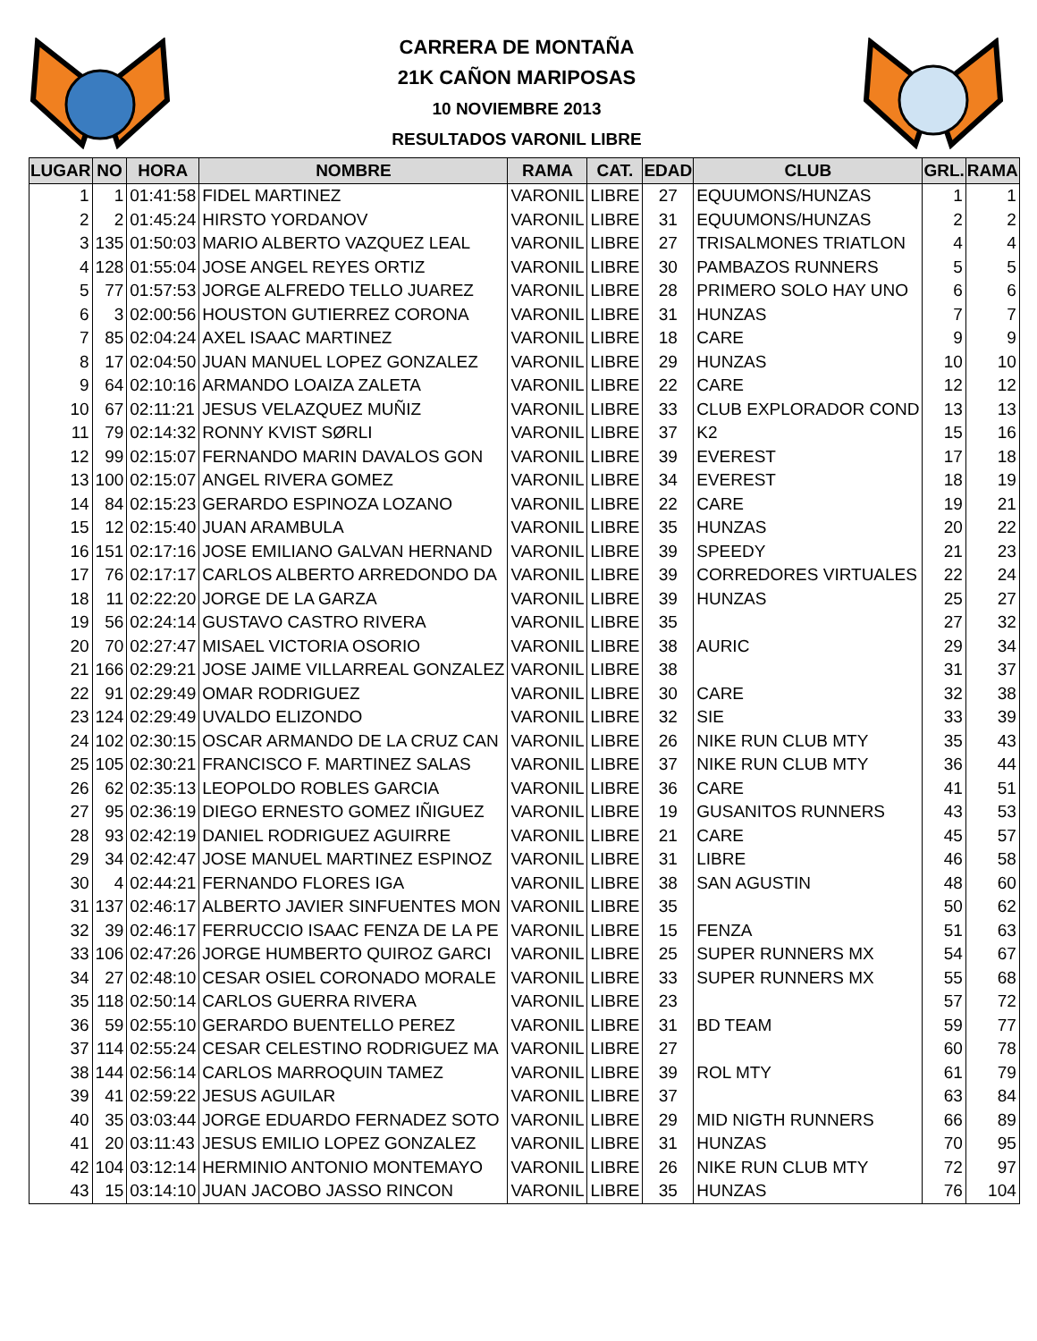CARRERA DE MONTAÑA
21K CAÑON MARIPOSAS
10 NOVIEMBRE 2013
RESULTADOS VARONIL LIBRE
| LUGAR | NO | HORA | NOMBRE | RAMA | CAT. | EDAD | CLUB | GRL. | RAMA |
| --- | --- | --- | --- | --- | --- | --- | --- | --- | --- |
| 1 | 1 | 01:41:58 | FIDEL MARTINEZ | VARONIL | LIBRE | 27 | EQUUMONS/HUNZAS | 1 | 1 |
| 2 | 2 | 01:45:24 | HIRSTO YORDANOV | VARONIL | LIBRE | 31 | EQUUMONS/HUNZAS | 2 | 2 |
| 3 | 135 | 01:50:03 | MARIO ALBERTO VAZQUEZ LEAL | VARONIL | LIBRE | 27 | TRISALMONES TRIATLON | 4 | 4 |
| 4 | 128 | 01:55:04 | JOSE ANGEL REYES ORTIZ | VARONIL | LIBRE | 30 | PAMBAZOS RUNNERS | 5 | 5 |
| 5 | 77 | 01:57:53 | JORGE ALFREDO TELLO JUAREZ | VARONIL | LIBRE | 28 | PRIMERO SOLO HAY UNO | 6 | 6 |
| 6 | 3 | 02:00:56 | HOUSTON GUTIERREZ CORONA | VARONIL | LIBRE | 31 | HUNZAS | 7 | 7 |
| 7 | 85 | 02:04:24 | AXEL ISAAC MARTINEZ | VARONIL | LIBRE | 18 | CARE | 9 | 9 |
| 8 | 17 | 02:04:50 | JUAN MANUEL LOPEZ GONZALEZ | VARONIL | LIBRE | 29 | HUNZAS | 10 | 10 |
| 9 | 64 | 02:10:16 | ARMANDO LOAIZA ZALETA | VARONIL | LIBRE | 22 | CARE | 12 | 12 |
| 10 | 67 | 02:11:21 | JESUS VELAZQUEZ MUÑIZ | VARONIL | LIBRE | 33 | CLUB EXPLORADOR COND | 13 | 13 |
| 11 | 79 | 02:14:32 | RONNY KVIST SØRLI | VARONIL | LIBRE | 37 | K2 | 15 | 16 |
| 12 | 99 | 02:15:07 | FERNANDO MARIN DAVALOS GON | VARONIL | LIBRE | 39 | EVEREST | 17 | 18 |
| 13 | 100 | 02:15:07 | ANGEL RIVERA GOMEZ | VARONIL | LIBRE | 34 | EVEREST | 18 | 19 |
| 14 | 84 | 02:15:23 | GERARDO ESPINOZA LOZANO | VARONIL | LIBRE | 22 | CARE | 19 | 21 |
| 15 | 12 | 02:15:40 | JUAN ARAMBULA | VARONIL | LIBRE | 35 | HUNZAS | 20 | 22 |
| 16 | 151 | 02:17:16 | JOSE EMILIANO GALVAN HERNAND | VARONIL | LIBRE | 39 | SPEEDY | 21 | 23 |
| 17 | 76 | 02:17:17 | CARLOS ALBERTO ARREDONDO DA | VARONIL | LIBRE | 39 | CORREDORES VIRTUALES | 22 | 24 |
| 18 | 11 | 02:22:20 | JORGE DE LA GARZA | VARONIL | LIBRE | 39 | HUNZAS | 25 | 27 |
| 19 | 56 | 02:24:14 | GUSTAVO CASTRO RIVERA | VARONIL | LIBRE | 35 | | 27 | 32 |
| 20 | 70 | 02:27:47 | MISAEL VICTORIA OSORIO | VARONIL | LIBRE | 38 | AURIC | 29 | 34 |
| 21 | 166 | 02:29:21 | JOSE JAIME VILLARREAL GONZALEZ | VARONIL | LIBRE | 38 | | 31 | 37 |
| 22 | 91 | 02:29:49 | OMAR RODRIGUEZ | VARONIL | LIBRE | 30 | CARE | 32 | 38 |
| 23 | 124 | 02:29:49 | UVALDO ELIZONDO | VARONIL | LIBRE | 32 | SIE | 33 | 39 |
| 24 | 102 | 02:30:15 | OSCAR ARMANDO DE LA CRUZ CAN | VARONIL | LIBRE | 26 | NIKE RUN CLUB MTY | 35 | 43 |
| 25 | 105 | 02:30:21 | FRANCISCO F. MARTINEZ SALAS | VARONIL | LIBRE | 37 | NIKE RUN CLUB MTY | 36 | 44 |
| 26 | 62 | 02:35:13 | LEOPOLDO ROBLES GARCIA | VARONIL | LIBRE | 36 | CARE | 41 | 51 |
| 27 | 95 | 02:36:19 | DIEGO ERNESTO GOMEZ IÑIGUEZ | VARONIL | LIBRE | 19 | GUSANITOS RUNNERS | 43 | 53 |
| 28 | 93 | 02:42:19 | DANIEL RODRIGUEZ AGUIRRE | VARONIL | LIBRE | 21 | CARE | 45 | 57 |
| 29 | 34 | 02:42:47 | JOSE MANUEL MARTINEZ ESPINOZ | VARONIL | LIBRE | 31 | LIBRE | 46 | 58 |
| 30 | 4 | 02:44:21 | FERNANDO FLORES IGA | VARONIL | LIBRE | 38 | SAN AGUSTIN | 48 | 60 |
| 31 | 137 | 02:46:17 | ALBERTO JAVIER SINFUENTES MON | VARONIL | LIBRE | 35 | | 50 | 62 |
| 32 | 39 | 02:46:17 | FERRUCCIO ISAAC FENZA DE LA PE | VARONIL | LIBRE | 15 | FENZA | 51 | 63 |
| 33 | 106 | 02:47:26 | JORGE HUMBERTO QUIROZ GARCI | VARONIL | LIBRE | 25 | SUPER RUNNERS MX | 54 | 67 |
| 34 | 27 | 02:48:10 | CESAR OSIEL CORONADO MORALE | VARONIL | LIBRE | 33 | SUPER RUNNERS MX | 55 | 68 |
| 35 | 118 | 02:50:14 | CARLOS GUERRA RIVERA | VARONIL | LIBRE | 23 | | 57 | 72 |
| 36 | 59 | 02:55:10 | GERARDO BUENTELLO PEREZ | VARONIL | LIBRE | 31 | BD TEAM | 59 | 77 |
| 37 | 114 | 02:55:24 | CESAR CELESTINO RODRIGUEZ MA | VARONIL | LIBRE | 27 | | 60 | 78 |
| 38 | 144 | 02:56:14 | CARLOS MARROQUIN TAMEZ | VARONIL | LIBRE | 39 | ROL MTY | 61 | 79 |
| 39 | 41 | 02:59:22 | JESUS AGUILAR | VARONIL | LIBRE | 37 | | 63 | 84 |
| 40 | 35 | 03:03:44 | JORGE EDUARDO FERNADEZ SOTO | VARONIL | LIBRE | 29 | MID NIGTH RUNNERS | 66 | 89 |
| 41 | 20 | 03:11:43 | JESUS EMILIO LOPEZ GONZALEZ | VARONIL | LIBRE | 31 | HUNZAS | 70 | 95 |
| 42 | 104 | 03:12:14 | HERMINIO ANTONIO MONTEMAYO | VARONIL | LIBRE | 26 | NIKE RUN CLUB MTY | 72 | 97 |
| 43 | 15 | 03:14:10 | JUAN JACOBO JASSO RINCON | VARONIL | LIBRE | 35 | HUNZAS | 76 | 104 |